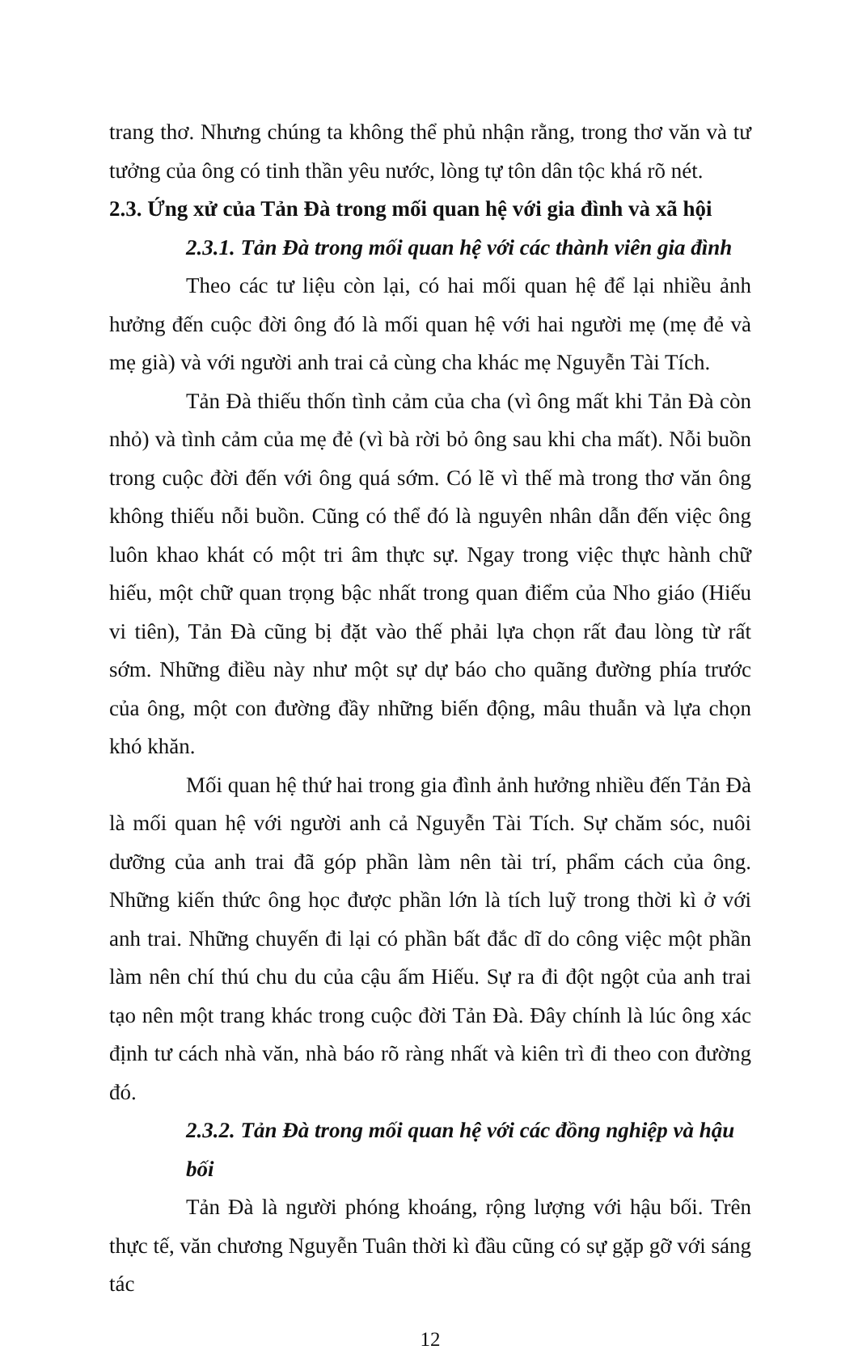trang thơ. Nhưng chúng ta không thể phủ nhận rằng, trong thơ văn và tư tưởng của ông có tinh thần yêu nước, lòng tự tôn dân tộc khá rõ nét.
2.3. Ứng xử của Tản Đà trong mối quan hệ với gia đình và xã hội
2.3.1. Tản Đà trong mối quan hệ với các thành viên gia đình
Theo các tư liệu còn lại, có hai mối quan hệ để lại nhiều ảnh hưởng đến cuộc đời ông đó là mối quan hệ với hai người mẹ (mẹ đẻ và mẹ già) và với người anh trai cả cùng cha khác mẹ Nguyễn Tài Tích.
Tản Đà thiếu thốn tình cảm của cha (vì ông mất khi Tản Đà còn nhỏ) và tình cảm của mẹ đẻ (vì bà rời bỏ ông sau khi cha mất). Nỗi buồn trong cuộc đời đến với ông quá sớm. Có lẽ vì thế mà trong thơ văn ông không thiếu nỗi buồn. Cũng có thể đó là nguyên nhân dẫn đến việc ông luôn khao khát có một tri âm thực sự. Ngay trong việc thực hành chữ hiếu, một chữ quan trọng bậc nhất trong quan điểm của Nho giáo (Hiếu vi tiên), Tản Đà cũng bị đặt vào thế phải lựa chọn rất đau lòng từ rất sớm. Những điều này như một sự dự báo cho quãng đường phía trước của ông, một con đường đầy những biến động, mâu thuẫn và lựa chọn khó khăn.
Mối quan hệ thứ hai trong gia đình ảnh hưởng nhiều đến Tản Đà là mối quan hệ với người anh cả Nguyễn Tài Tích. Sự chăm sóc, nuôi dưỡng của anh trai đã góp phần làm nên tài trí, phẩm cách của ông. Những kiến thức ông học được phần lớn là tích luỹ trong thời kì ở với anh trai. Những chuyến đi lại có phần bất đắc dĩ do công việc một phần làm nên chí thú chu du của cậu ấm Hiếu. Sự ra đi đột ngột của anh trai tạo nên một trang khác trong cuộc đời Tản Đà. Đây chính là lúc ông xác định tư cách nhà văn, nhà báo rõ ràng nhất và kiên trì đi theo con đường đó.
2.3.2. Tản Đà trong mối quan hệ với các đồng nghiệp và hậu bối
Tản Đà là người phóng khoáng, rộng lượng với hậu bối. Trên thực tế, văn chương Nguyễn Tuân thời kì đầu cũng có sự gặp gỡ với sáng tác
12